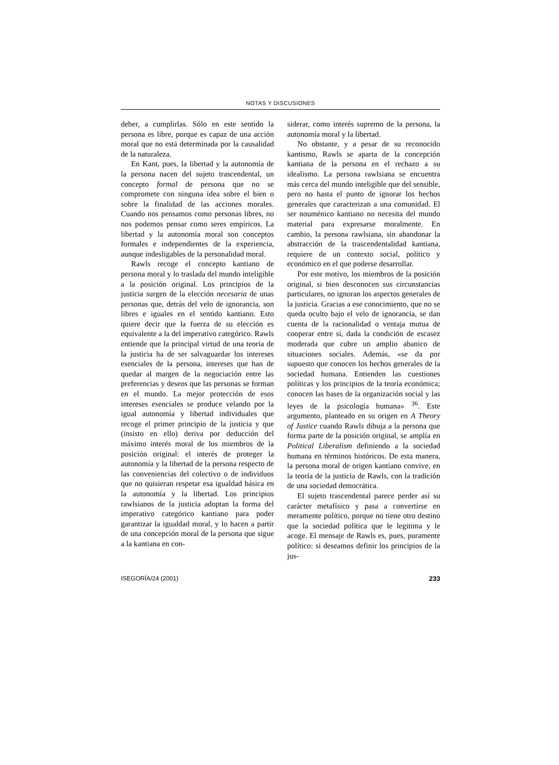NOTAS Y DISCUSIONES
deber, a cumplirlas. Sólo en este sentido la persona es libre, porque es capaz de una acción moral que no está determinada por la causalidad de la naturaleza.
En Kant, pues, la libertad y la autonomía de la persona nacen del sujeto trascendental, un concepto formal de persona que no se compromete con ninguna idea sobre el bien o sobre la finalidad de las acciones morales. Cuando nos pensamos como personas libres, no nos podemos pensar como seres empíricos. La libertad y la autonomía moral son conceptos formales e independientes de la experiencia, aunque indesligables de la personalidad moral.
Rawls recoge el concepto kantiano de persona moral y lo traslada del mundo inteligible a la posición original. Los principios de la justicia surgen de la elección necesaria de unas personas que, detrás del velo de ignorancia, son libres e iguales en el sentido kantiano. Esto quiere decir que la fuerza de su elección es equivalente a la del imperativo categórico. Rawls entiende que la principal virtud de una teoría de la justicia ha de ser salvaguardar los intereses esenciales de la persona, intereses que han de quedar al margen de la negociación entre las preferencias y deseos que las personas se forman en el mundo. La mejor protección de esos intereses esenciales se produce velando por la igual autonomía y libertad individuales que recoge el primer principio de la justicia y que (insisto en ello) deriva por deducción del máximo interés moral de los miembros de la posición original: el interés de proteger la autonomía y la libertad de la persona respecto de las conveniencias del colectivo o de individuos que no quisieran respetar esa igualdad básica en la autonomía y la libertad. Los principios rawlsianos de la justicia adoptan la forma del imperativo categórico kantiano para poder garantizar la igualdad moral, y lo hacen a partir de una concepción moral de la persona que sigue a la kantiana en con-
siderar, como interés supremo de la persona, la autonomía moral y la libertad.
No obstante, y a pesar de su reconocido kantismo, Rawls se aparta de la concepción kantiana de la persona en el rechazo a su idealismo. La persona rawlsiana se encuentra más cerca del mundo inteligible que del sensible, pero no hasta el punto de ignorar los hechos generales que caracterizan a una comunidad. El ser nouménico kantiano no necesita del mundo material para expresarse moralmente. En cambio, la persona rawlsiana, sin abandonar la abstracción de la trascendentalidad kantiana, requiere de un contexto social, político y económico en el que poderse desarrollar.
Por este motivo, los miembros de la posición original, si bien desconocen sus circunstancias particulares, no ignoran los aspectos generales de la justicia. Gracias a ese conocimiento, que no se queda oculto bajo el velo de ignorancia, se dan cuenta de la racionalidad o ventaja mutua de cooperar entre sí, dada la condición de escasez moderada que cubre un amplio abanico de situaciones sociales. Además, «se da por supuesto que conocen los hechos generales de la sociedad humana. Entienden las cuestiones políticas y los principios de la teoría económica; conocen las bases de la organización social y las leyes de la psicología humana» <sup>36</sup>. Este argumento, planteado en su origen en A Theory of Justice cuando Rawls dibuja a la persona que forma parte de la posición original, se amplía en Political Liberalism definiendo a la sociedad humana en términos históricos. De esta manera, la persona moral de origen kantiano convive, en la teoría de la justicia de Rawls, con la tradición de una sociedad democrática.
El sujeto trascendental parece perder así su carácter metafísico y pasa a convertirse en meramente político, porque no tiene otro destino que la sociedad política que le legitima y le acoge. El mensaje de Rawls es, pues, puramente político: si deseamos definir los principios de la jus-
ISEGORÍA/24 (2001) 233